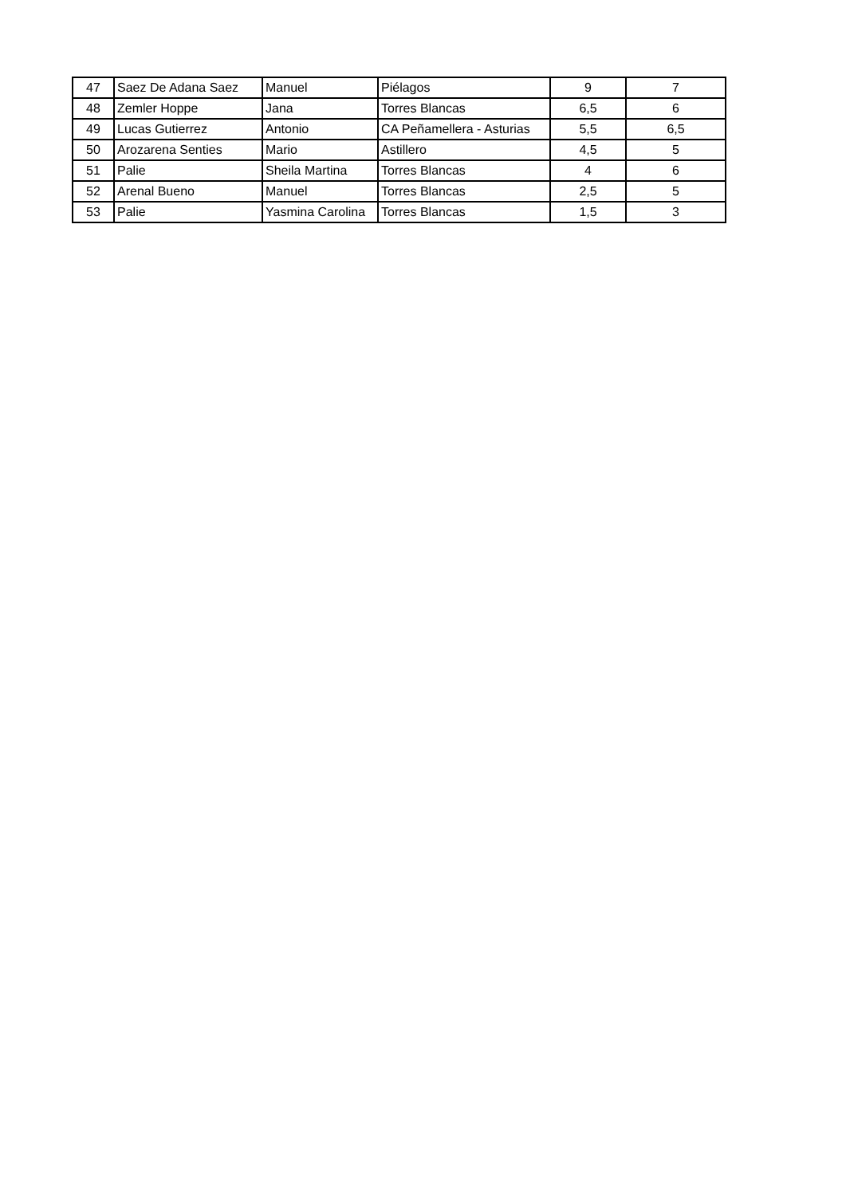| 47 | Saez De Adana Saez | Manuel | Piélagos | 9 | 7 |
| 48 | Zemler Hoppe | Jana | Torres Blancas | 6,5 | 6 |
| 49 | Lucas Gutierrez | Antonio | CA Peñamellera - Asturias | 5,5 | 6,5 |
| 50 | Arozarena Senties | Mario | Astillero | 4,5 | 5 |
| 51 | Palie | Sheila Martina | Torres Blancas | 4 | 6 |
| 52 | Arenal Bueno | Manuel | Torres Blancas | 2,5 | 5 |
| 53 | Palie | Yasmina Carolina | Torres Blancas | 1,5 | 3 |